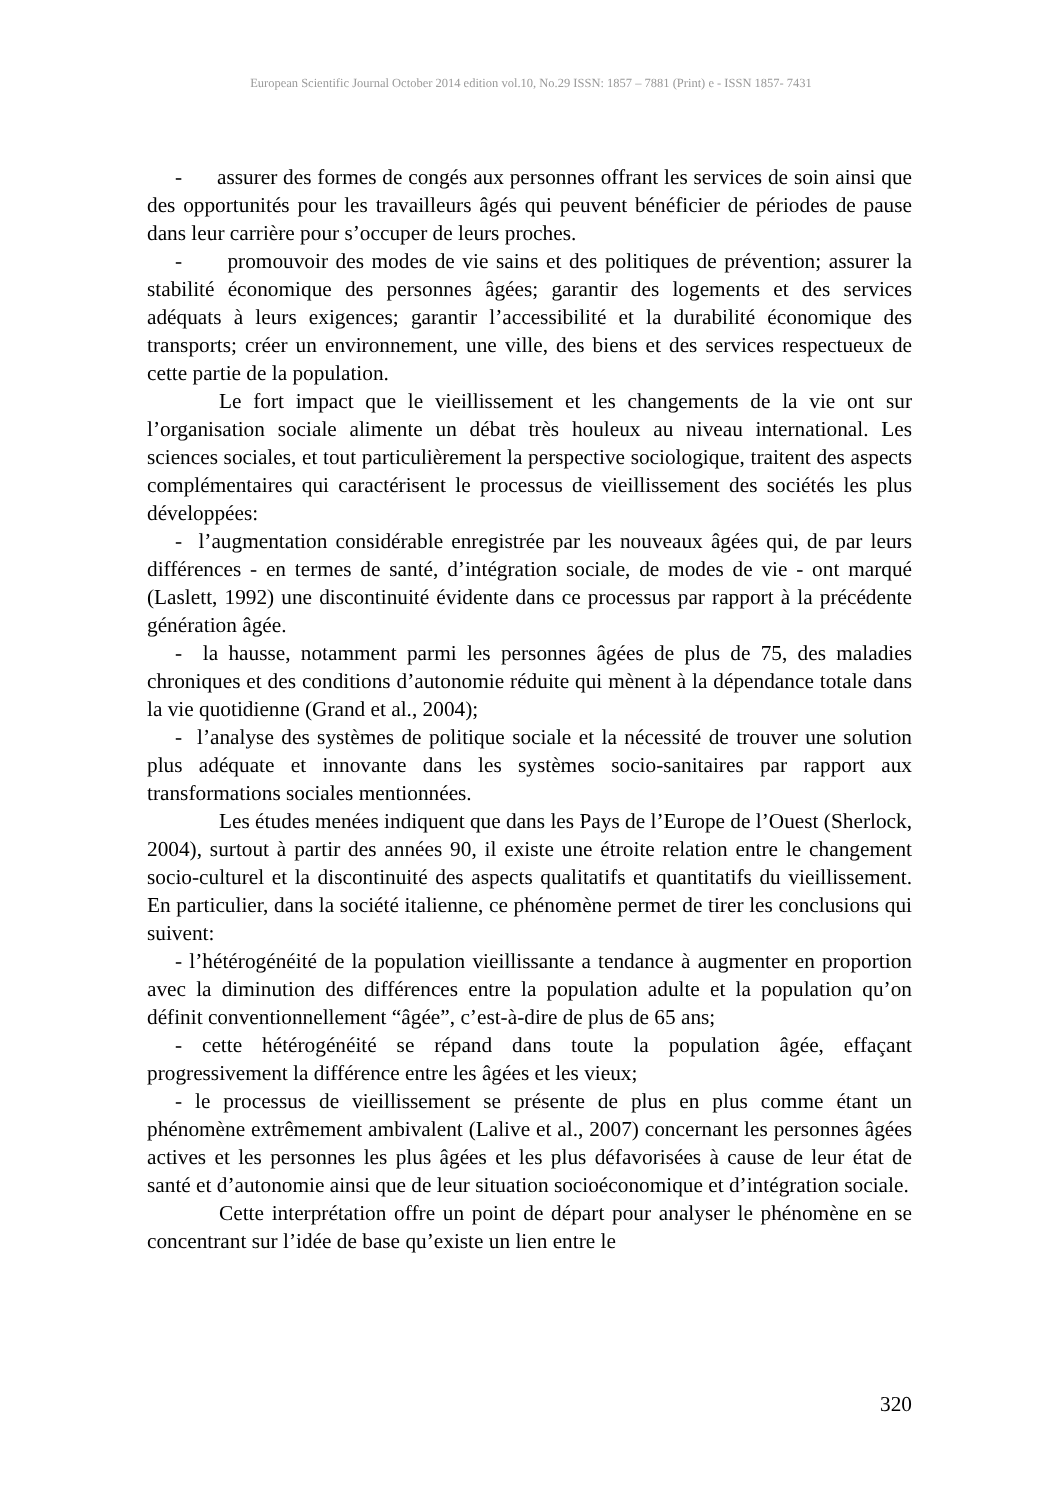European Scientific Journal October 2014 edition vol.10, No.29 ISSN: 1857 – 7881 (Print) e - ISSN 1857- 7431
- assurer des formes de congés aux personnes offrant les services de soin ainsi que des opportunités pour les travailleurs âgés qui peuvent bénéficier de périodes de pause dans leur carrière pour s’occuper de leurs proches.
- promouvoir des modes de vie sains et des politiques de prévention; assurer la stabilité économique des personnes âgées; garantir des logements et des services adéquats à leurs exigences; garantir l’accessibilité et la durabilité économique des transports; créer un environnement, une ville, des biens et des services respectueux de cette partie de la population.
Le fort impact que le vieillissement et les changements de la vie ont sur l’organisation sociale alimente un débat très houleux au niveau international. Les sciences sociales, et tout particulièrement la perspective sociologique, traitent des aspects complémentaires qui caractérisent le processus de vieillissement des sociétés les plus développées:
- l’augmentation considérable enregistrée par les nouveaux âgées qui, de par leurs différences - en termes de santé, d’intégration sociale, de modes de vie - ont marqué (Laslett, 1992) une discontinuité évidente dans ce processus par rapport à la précédente génération âgée.
- la hausse, notamment parmi les personnes âgées de plus de 75, des maladies chroniques et des conditions d’autonomie réduite qui mènent à la dépendance totale dans la vie quotidienne (Grand et al., 2004);
- l’analyse des systèmes de politique sociale et la nécessité de trouver une solution plus adéquate et innovante dans les systèmes socio-sanitaires par rapport aux transformations sociales mentionnées.
Les études menées indiquent que dans les Pays de l’Europe de l’Ouest (Sherlock, 2004), surtout à partir des années 90, il existe une étroite relation entre le changement socio-culturel et la discontinuité des aspects qualitatifs et quantitatifs du vieillissement. En particulier, dans la société italienne, ce phénomène permet de tirer les conclusions qui suivent:
- l’hétérogénéité de la population vieillissante a tendance à augmenter en proportion avec la diminution des différences entre la population adulte et la population qu’on définit conventionnellement “âgée”, c’est-à-dire de plus de 65 ans;
- cette hétérogénéité se répand dans toute la population âgée, effaçant progressivement la différence entre les âgées et les vieux;
- le processus de vieillissement se présente de plus en plus comme étant un phénomène extrêmement ambivalent (Lalive et al., 2007) concernant les personnes âgées actives et les personnes les plus âgées et les plus défavorisées à cause de leur état de santé et d’autonomie ainsi que de leur situation socioéconomique et d’intégration sociale.
Cette interprétation offre un point de départ pour analyser le phénomène en se concentrant sur l’idée de base qu’existe un lien entre le
320